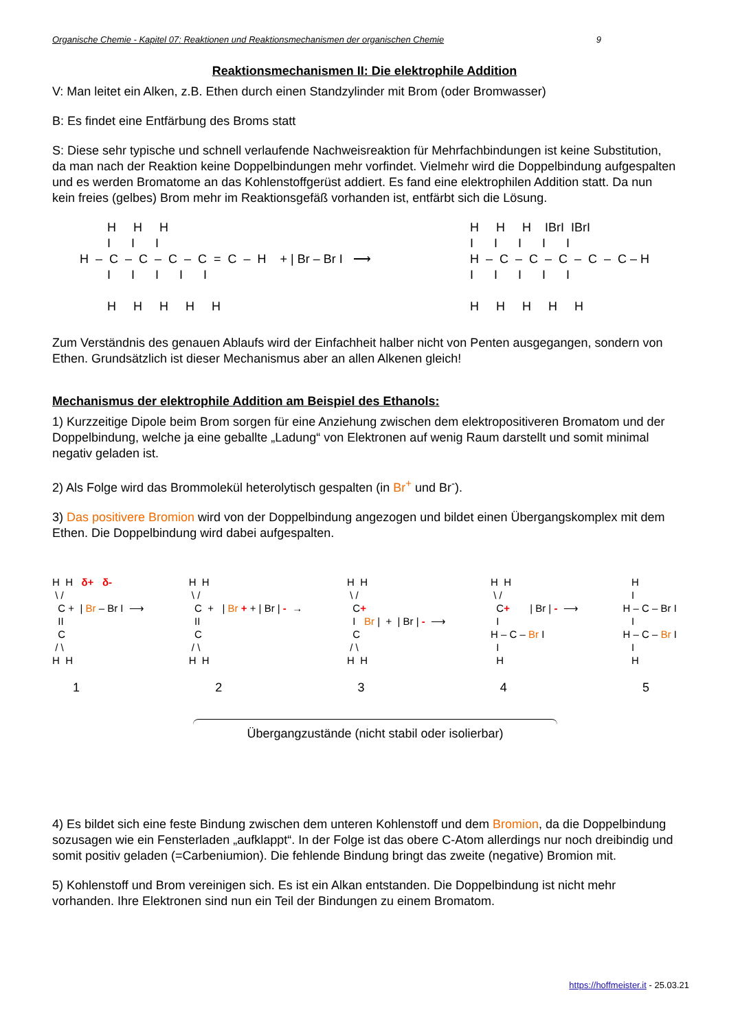Organische Chemie - Kapitel 07: Reaktionen und Reaktionsmechanismen der organischen Chemie 9
Reaktionsmechanismen II: Die elektrophile Addition
V: Man leitet ein Alken, z.B. Ethen durch einen Standzylinder mit Brom (oder Bromwasser)
B: Es findet eine Entfärbung des Broms statt
S: Diese sehr typische und schnell verlaufende Nachweisreaktion für Mehrfachbindungen ist keine Substitution, da man nach der Reaktion keine Doppelbindungen mehr vorfindet. Vielmehr wird die Doppelbindung aufgespalten und es werden Bromatome an das Kohlenstoffgerüst addiert. Es fand eine elektrophilen Addition statt. Da nun kein freies (gelbes) Brom mehr im Reaktionsgefäß vorhanden ist, entfärbt sich die Lösung.
        H     H     H
        I      I      I
H  –  C  –  C  –  C  –  C  =  C  –  H    + | Br – Br I   ⟶
        I      I      I      I      I

        H     H     H     H     H
H     H     H    IBrI  IBrI
I      I      I      I      I
H  –  C  –  C  –  C  –  C  –  C – H
I      I      I      I      I

H     H     H     H     H
Zum Verständnis des genauen Ablaufs wird der Einfachheit halber nicht von Penten ausgegangen, sondern von Ethen. Grundsätzlich ist dieser Mechanismus aber an allen Alkenen gleich!
Mechanismus der elektrophile Addition am Beispiel des Ethanols:
1) Kurzzeitige Dipole beim Brom sorgen für eine Anziehung zwischen dem elektropositiveren Bromatom und der Doppelbindung, welche ja eine geballte „Ladung“ von Elektronen auf wenig Raum darstellt und somit minimal negativ geladen ist.
2) Als Folge wird das Brommolekül heterolytisch gespalten (in Br<sup>+</sup> und Br<sup>-</sup>).
3) Das positivere Bromion wird von der Doppelbindung angezogen und bildet einen Übergangskomplex mit dem Ethen. Die Doppelbindung wird dabei aufgespalten.
H  H   δ+   δ-
 \ /
  C +  | Br – Br I  ⟶
  II
  C
 / \
H  H
H  H
 \ /
  C  +   | Br + + | Br | -  →
  II
  C
 / \
H  H
H  H
 \ /
  C+
  I   Br |  +  | Br | -  ⟶
  C
 / \
H  H
H  H
 \ /
  C+       | Br | -  ⟶
  I
H – C – Br I
  I
  H
   H
   I
H – C – Br I
   I
H – C – Br I
   I
   H
12345
Übergangzustände (nicht stabil oder isolierbar)
4) Es bildet sich eine feste Bindung zwischen dem unteren Kohlenstoff und dem Bromion, da die Doppelbindung sozusagen wie ein Fensterladen „aufklappt“. In der Folge ist das obere C-Atom allerdings nur noch dreibindig und somit positiv geladen (=Carbeniumion). Die fehlende Bindung bringt das zweite (negative) Bromion mit.
5) Kohlenstoff und Brom vereinigen sich. Es ist ein Alkan entstanden. Die Doppelbindung ist nicht mehr vorhanden. Ihre Elektronen sind nun ein Teil der Bindungen zu einem Bromatom.
https://hoffmeister.it - 25.03.21